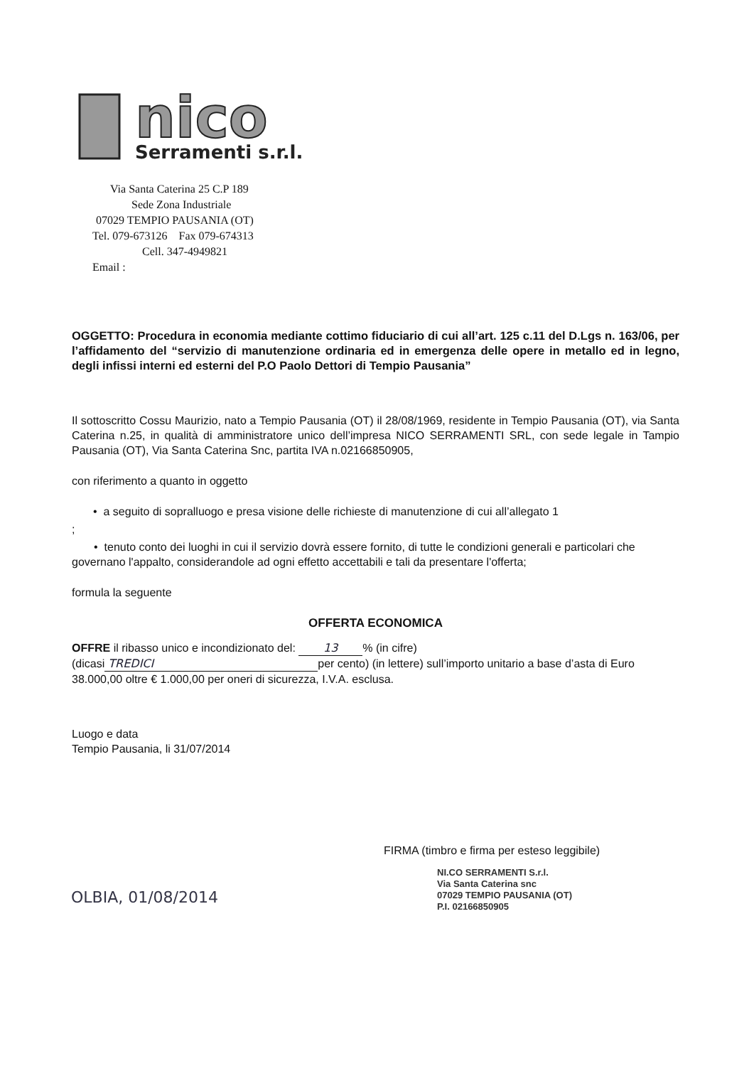nico
Serramenti s.r.l.
Via Santa Caterina 25 C.P 189
Sede Zona Industriale
07029 TEMPIO PAUSANIA (OT)
Tel. 079-673126 Fax 079-674313
Cell. 347-4949821
Email :
OGGETTO: Procedura in economia mediante cottimo fiduciario di cui all’art. 125 c.11 del D.Lgs n. 163/06, per l’affidamento del “servizio di manutenzione ordinaria ed in emergenza delle opere in metallo ed in legno, degli infissi interni ed esterni del P.O Paolo Dettori di Tempio Pausania”
Il sottoscritto Cossu Maurizio, nato a Tempio Pausania (OT) il 28/08/1969, residente in Tempio Pausania (OT), via Santa Caterina n.25, in qualità di amministratore unico dell’impresa NICO SERRAMENTI SRL, con sede legale in Tampio Pausania (OT), Via Santa Caterina Snc, partita IVA n.02166850905,
con riferimento a quanto in oggetto
• a seguito di sopralluogo e presa visione delle richieste di manutenzione di cui all’allegato 1
;
• tenuto conto dei luoghi in cui il servizio dovrà essere fornito, di tutte le condizioni generali e particolari che governano l'appalto, considerandole ad ogni effetto accettabili e tali da presentare l'offerta;
formula la seguente
OFFERTA ECONOMICA
OFFRE il ribasso unico e incondizionato del: 13% (in cifre)
(dicasi TREDICI per cento) (in lettere) sull’importo unitario a base d’asta di Euro 38.000,00 oltre € 1.000,00 per oneri di sicurezza, I.V.A. esclusa.
Luogo e data
Tempio Pausania, li 31/07/2014
FIRMA (timbro e firma per esteso leggibile)
NI.CO SERRAMENTI S.r.l.
Via Santa Caterina snc
07029 TEMPIO PAUSANIA (OT)
P.I. 02166850905
OLBIA, 01/08/2014